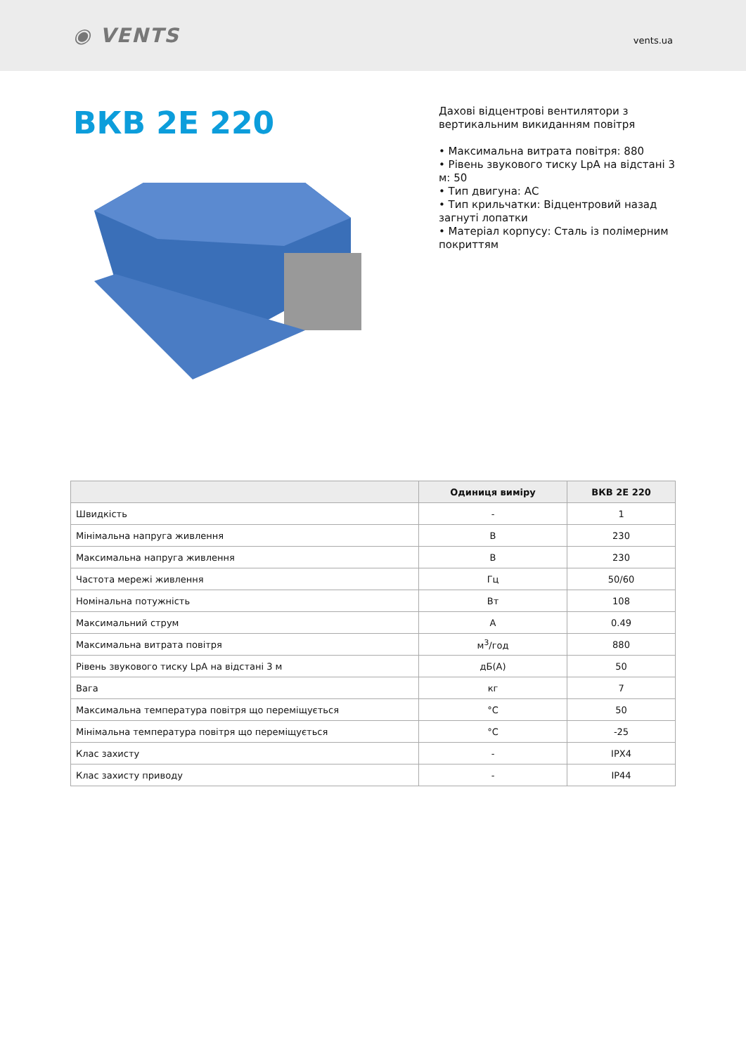◉ VENTS
vents.ua
ВКВ 2Е 220
Дахові відцентрові вентилятори з вертикальним викиданням повітря
• Максимальна витрата повітря: 880
• Рівень звукового тиску LpA на відстані 3 м: 50
• Тип двигуна: АС
• Тип крильчатки: Відцентровий назад загнуті лопатки
• Матеріал корпусу: Сталь із полімерним покриттям
| | Одиниця виміру | ВКВ 2Е 220 |
| --- | --- | --- |
| Швидкість | - | 1 |
| Мінімальна напруга живлення | В | 230 |
| Максимальна напруга живлення | В | 230 |
| Частота мережі живлення | Гц | 50/60 |
| Номінальна потужність | Вт | 108 |
| Максимальний струм | А | 0.49 |
| Максимальна витрата повітря | м<sup>3</sup>/год | 880 |
| Рівень звукового тиску LpA на відстані 3 м | дБ(А) | 50 |
| Вага | кг | 7 |
| Максимальна температура повітря що переміщується | °С | 50 |
| Мінімальна температура повітря що переміщується | °С | -25 |
| Клас захисту | - | IPX4 |
| Клас захисту приводу | - | IP44 |